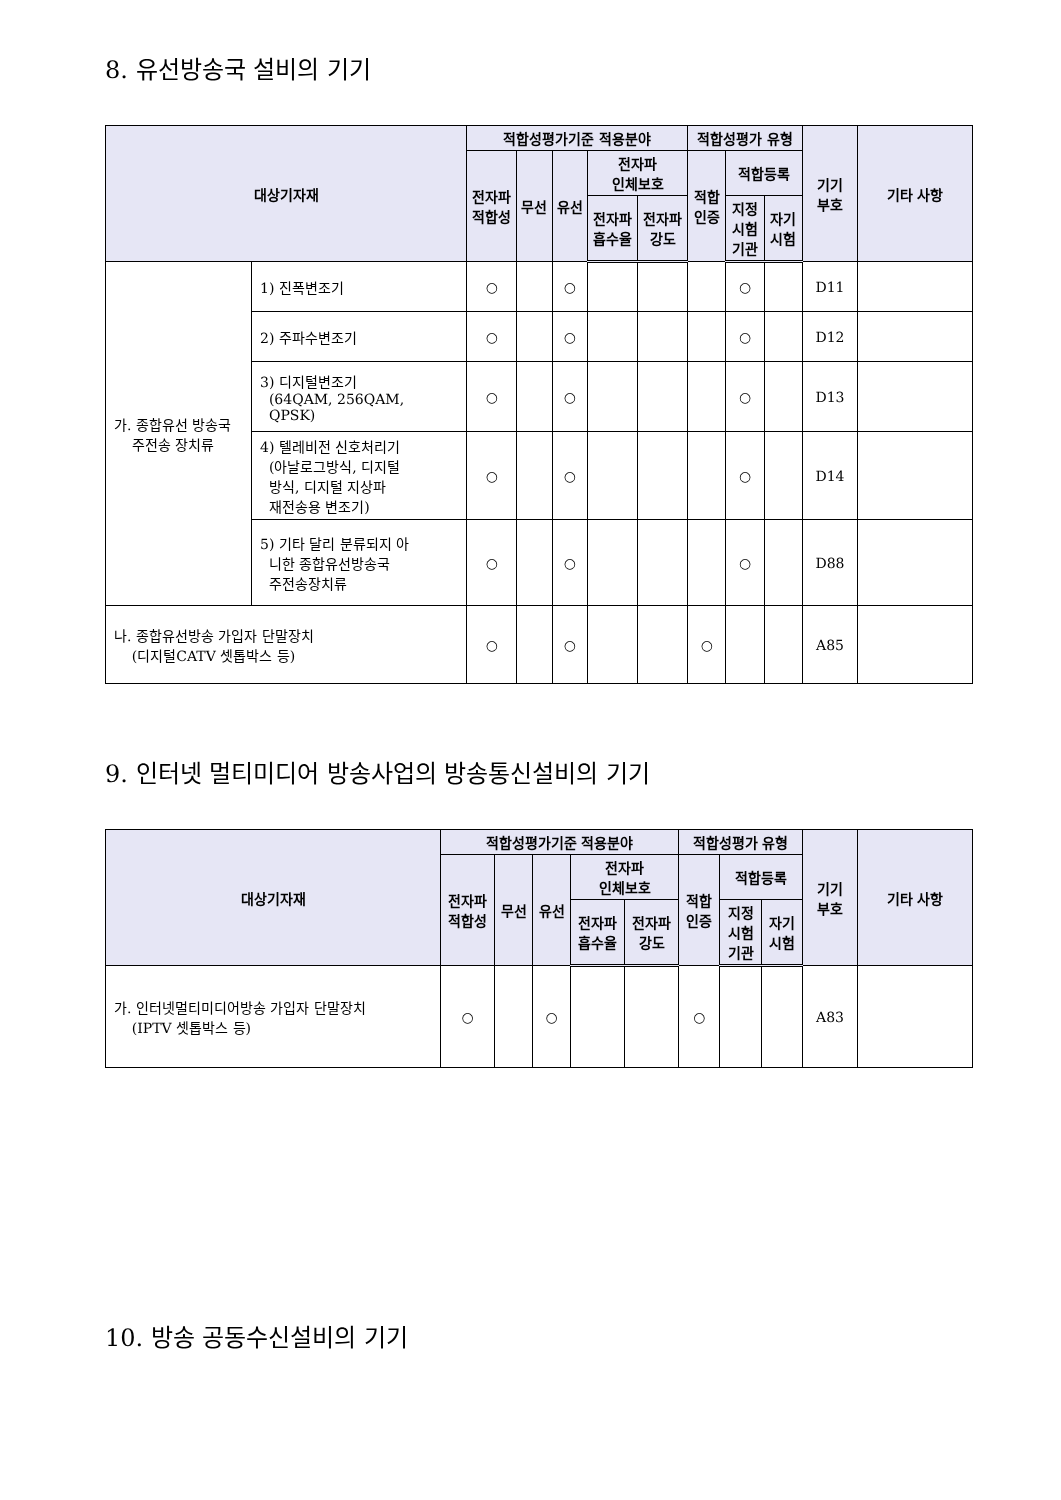8. 유선방송국 설비의 기기
| 대상기자재 | | 적합성평가기준 적용분야 | | | | | 적합성평가 유형 | | | 기기 부호 | 기타 사항 |
| --- | --- | --- | --- | --- | --- | --- | --- | --- | --- | --- | --- |
| | | 전자파 적합성 | 무선 | 유선 | 전자파 인체보호 | | 적합 인증 | 적합등록 | | | |
| | | | | | 전자파 흡수율 | 전자파 강도 | | 지정 시험 기관 | 자기 시험 | | |
| 가. 종합유선 방송국 주전송 장치류 | 1) 진폭변조기 | ○ | | ○ | | | | ○ | | D11 | |
| | 2) 주파수변조기 | ○ | | ○ | | | | ○ | | D12 | |
| | 3) 디지털변조기 (64QAM, 256QAM, QPSK) | ○ | | ○ | | | | ○ | | D13 | |
| | 4) 텔레비전 신호처리기 (아날로그방식, 디지털 방식, 디지털 지상파 재전송용 변조기) | ○ | | ○ | | | | ○ | | D14 | |
| | 5) 기타 달리 분류되지 아 니한 종합유선방송국 주전송장치류 | ○ | | ○ | | | | ○ | | D88 | |
| 나. 종합유선방송 가입자 단말장치 (디지털CATV 셋톱박스 등) | | ○ | | ○ | | | ○ | | | A85 | |
9. 인터넷 멀티미디어 방송사업의 방송통신설비의 기기
| 대상기자재 | 적합성평가기준 적용분야 | | | | | 적합성평가 유형 | | | 기기 부호 | 기타 사항 |
| --- | --- | --- | --- | --- | --- | --- | --- | --- | --- | --- |
| | 전자파 적합성 | 무선 | 유선 | 전자파 인체보호 | | 적합 인증 | 적합등록 | | | |
| | | | | 전자파 흡수율 | 전자파 강도 | | 지정 시험 기관 | 자기 시험 | | |
| 가. 인터넷멀티미디어방송 가입자 단말장치 (IPTV 셋톱박스 등) | ○ | | ○ | | | ○ | | | A83 | |
10. 방송 공동수신설비의 기기